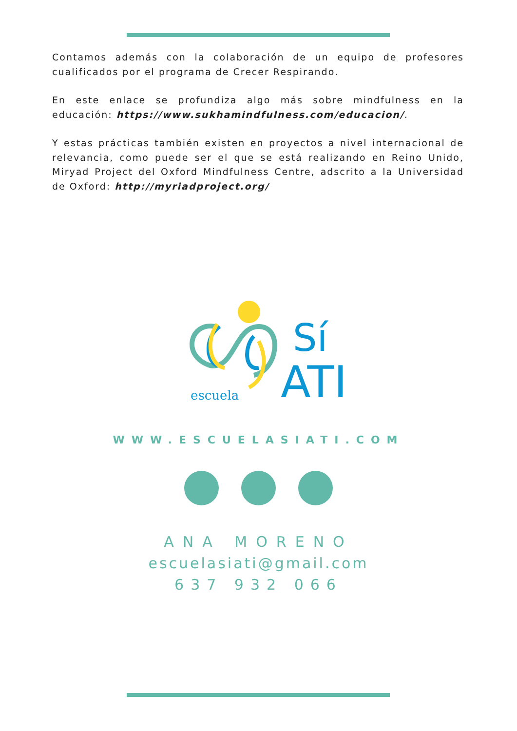Contamos además con la colaboración de un equipo de profesores cualificados por el programa de Crecer Respirando.
En este enlace se profundiza algo más sobre mindfulness en la educación: https://www.sukhamindfulness.com/educacion/.
Y estas prácticas también existen en proyectos a nivel internacional de relevancia, como puede ser el que se está realizando en Reino Unido, Miryad Project del Oxford Mindfulness Centre, adscrito a la Universidad de Oxford: http://myriadproject.org/
escuela
Sí
ATI
WWW.ESCUELASIATI.COM
ANA MORENO
escuelasiati@gmail.com
637 932 066